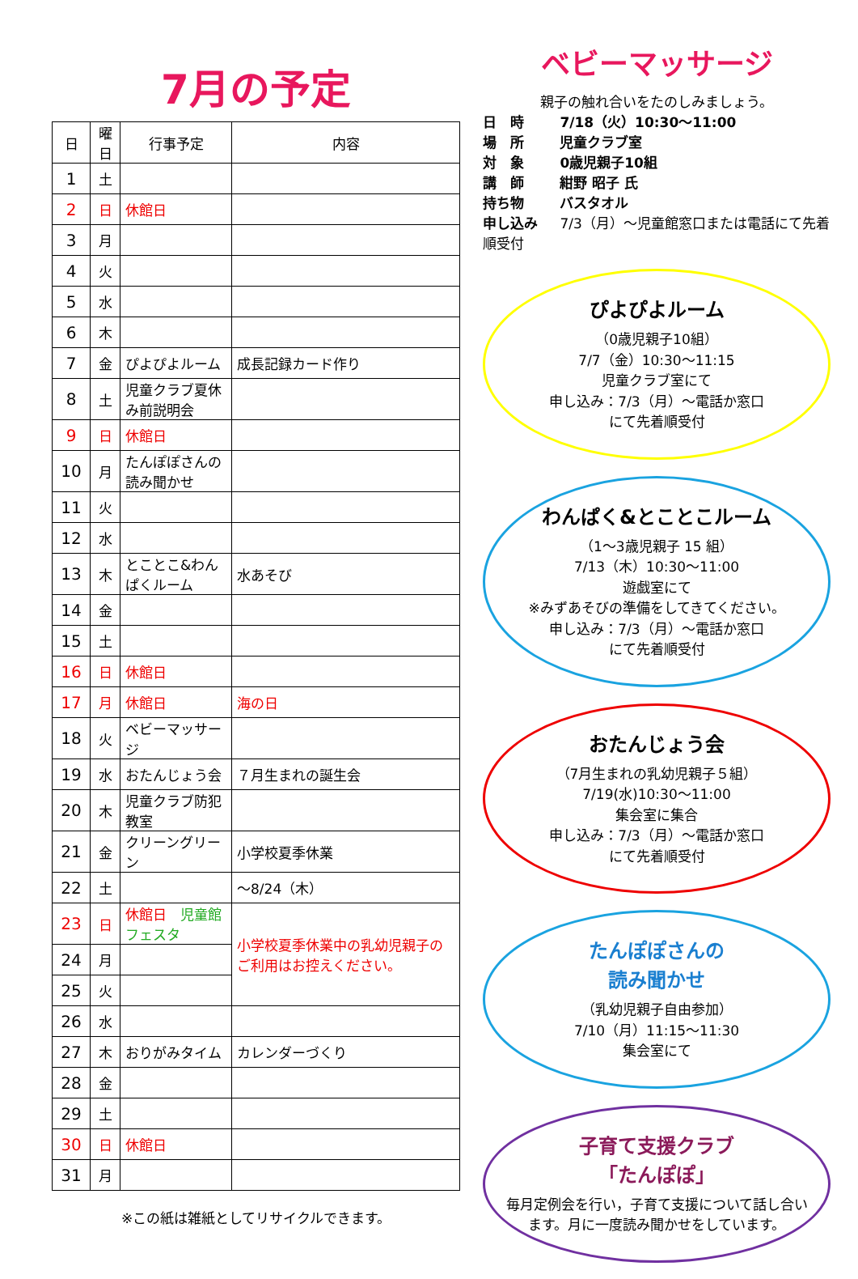7月の予定
| 日 | 曜 日 | 行事予定 | 内容 |
| --- | --- | --- | --- |
| 1 | 土 | | |
| 2 | 日 | 休館日 | |
| 3 | 月 | | |
| 4 | 火 | | |
| 5 | 水 | | |
| 6 | 木 | | |
| 7 | 金 | ぴよぴよルーム | 成長記録カード作り |
| 8 | 土 | 児童クラブ夏休み前説明会 | |
| 9 | 日 | 休館日 | |
| 10 | 月 | たんぽぽさんの読み聞かせ | |
| 11 | 火 | | |
| 12 | 水 | | |
| 13 | 木 | とことこ&わんぱくルーム | 水あそび |
| 14 | 金 | | |
| 15 | 土 | | |
| 16 | 日 | 休館日 | |
| 17 | 月 | 休館日 | 海の日 |
| 18 | 火 | ベビーマッサージ | |
| 19 | 水 | おたんじょう会 | ７月生まれの誕生会 |
| 20 | 木 | 児童クラブ防犯教室 | |
| 21 | 金 | クリーングリーン | 小学校夏季休業 |
| 22 | 土 | | ～8/24（木） |
| 23 | 日 | 休館日 児童館フェスタ | 小学校夏季休業中の乳幼児親子のご利用はお控えください。 |
| 24 | 月 | | |
| 25 | 火 | | |
| 26 | 水 | | |
| 27 | 木 | おりがみタイム | カレンダーづくり |
| 28 | 金 | | |
| 29 | 土 | | |
| 30 | 日 | 休館日 | |
| 31 | 月 | | |
※この紙は雑紙としてリサイクルできます。
ベビーマッサージ
親子の触れ合いをたのしみましょう。
日　時 7/18（火）10:30～11:00
場　所 児童クラブ室
対　象 0歳児親子10組
講　師 紺野 昭子 氏
持ち物 バスタオル
申し込み 7/3（月）～児童館窓口または電話にて先着順受付
ぴよぴよルーム
（0歳児親子10組）
7/7（金）10:30～11:15
児童クラブ室にて
申し込み：7/3（月）～電話か窓口
にて先着順受付
わんぱく&とことこルーム
（1～3歳児親子 15 組）
7/13（木）10:30～11:00
遊戯室にて
※みずあそびの準備をしてきてください。
申し込み：7/3（月）～電話か窓口
にて先着順受付
おたんじょう会
（7月生まれの乳幼児親子５組）
7/19(水)10:30～11:00
集会室に集合
申し込み：7/3（月）～電話か窓口
にて先着順受付
たんぽぽさんの
読み聞かせ
（乳幼児親子自由参加）
7/10（月）11:15～11:30
集会室にて
子育て支援クラブ
「たんぽぽ」
毎月定例会を行い，子育て支援について話し合います。月に一度読み聞かせをしています。